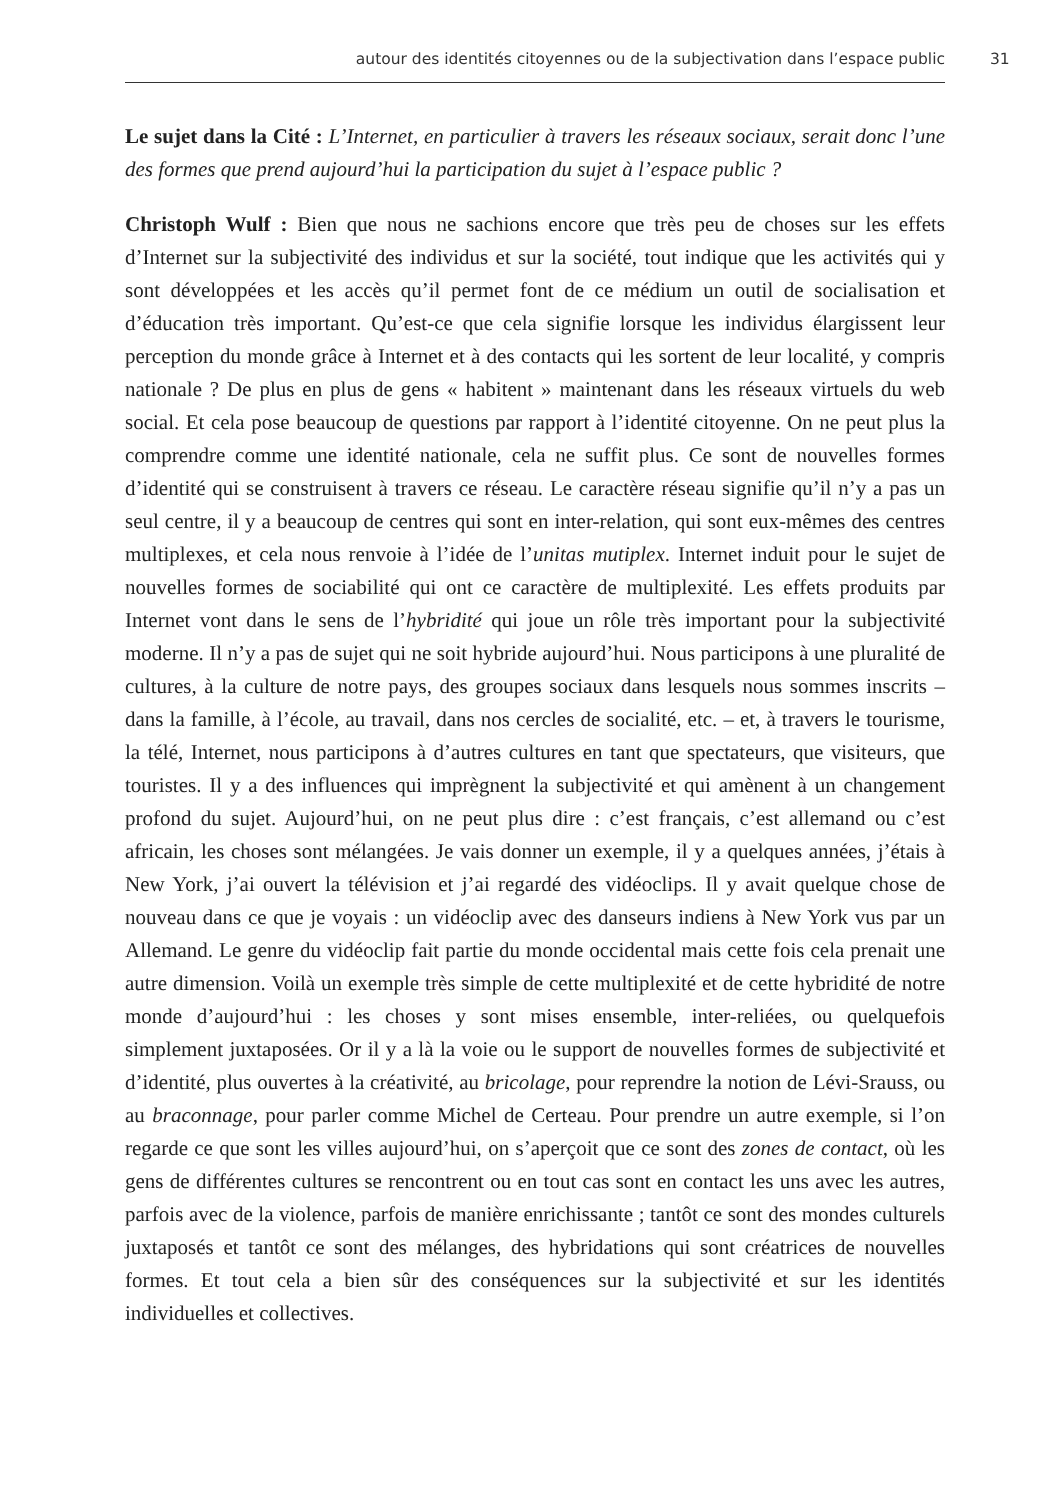autour des identités citoyennes ou de la subjectivation dans l’espace public 31
Le sujet dans la Cité : L’Internet, en particulier à travers les réseaux sociaux, serait donc l’une des formes que prend aujourd’hui la participation du sujet à l’espace public ?
Christoph Wulf : Bien que nous ne sachions encore que très peu de choses sur les effets d’Internet sur la subjectivité des individus et sur la société, tout indique que les activités qui y sont développées et les accès qu’il permet font de ce médium un outil de socialisation et d’éducation très important. Qu’est-ce que cela signifie lorsque les individus élargissent leur perception du monde grâce à Internet et à des contacts qui les sortent de leur localité, y compris nationale ? De plus en plus de gens « habitent » maintenant dans les réseaux virtuels du web social. Et cela pose beaucoup de questions par rapport à l’identité citoyenne. On ne peut plus la comprendre comme une identité nationale, cela ne suffit plus. Ce sont de nouvelles formes d’identité qui se construisent à travers ce réseau. Le caractère réseau signifie qu’il n’y a pas un seul centre, il y a beaucoup de centres qui sont en inter-relation, qui sont eux-mêmes des centres multiplexes, et cela nous renvoie à l’idée de l’unitas mutiplex. Internet induit pour le sujet de nouvelles formes de sociabilité qui ont ce caractère de multiplexité. Les effets produits par Internet vont dans le sens de l’hybridité qui joue un rôle très important pour la subjectivité moderne. Il n’y a pas de sujet qui ne soit hybride aujourd’hui. Nous participons à une pluralité de cultures, à la culture de notre pays, des groupes sociaux dans lesquels nous sommes inscrits – dans la famille, à l’école, au travail, dans nos cercles de socialité, etc. – et, à travers le tourisme, la télé, Internet, nous participons à d’autres cultures en tant que spectateurs, que visiteurs, que touristes. Il y a des influences qui imprègnent la subjectivité et qui amènent à un changement profond du sujet. Aujourd’hui, on ne peut plus dire : c’est français, c’est allemand ou c’est africain, les choses sont mélangées. Je vais donner un exemple, il y a quelques années, j’étais à New York, j’ai ouvert la télévision et j’ai regardé des vidéoclips. Il y avait quelque chose de nouveau dans ce que je voyais : un vidéoclip avec des danseurs indiens à New York vus par un Allemand. Le genre du vidéoclip fait partie du monde occidental mais cette fois cela prenait une autre dimension. Voilà un exemple très simple de cette multiplexité et de cette hybridité de notre monde d’aujourd’hui : les choses y sont mises ensemble, inter-reliées, ou quelquefois simplement juxtaposées. Or il y a là la voie ou le support de nouvelles formes de subjectivité et d’identité, plus ouvertes à la créativité, au bricolage, pour reprendre la notion de Lévi-Srauss, ou au braconnage, pour parler comme Michel de Certeau. Pour prendre un autre exemple, si l’on regarde ce que sont les villes aujourd’hui, on s’aperçoit que ce sont des zones de contact, où les gens de différentes cultures se rencontrent ou en tout cas sont en contact les uns avec les autres, parfois avec de la violence, parfois de manière enrichissante ; tantôt ce sont des mondes culturels juxtaposés et tantôt ce sont des mélanges, des hybridations qui sont créatrices de nouvelles formes. Et tout cela a bien sûr des conséquences sur la subjectivité et sur les identités individuelles et collectives.